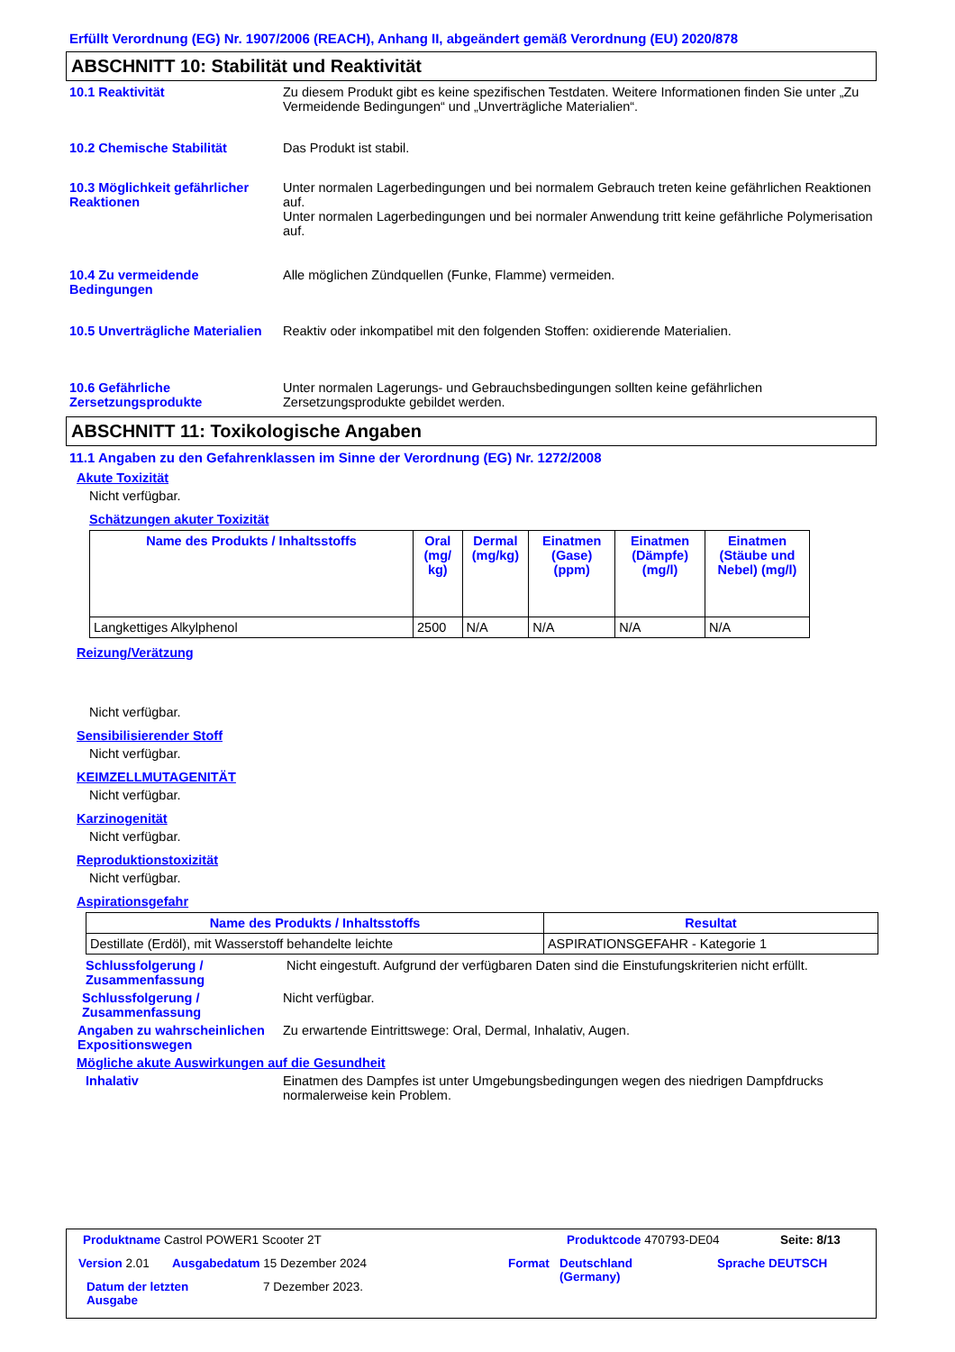Erfüllt Verordnung (EG) Nr. 1907/2006 (REACH), Anhang II, abgeändert gemäß Verordnung (EU) 2020/878
ABSCHNITT 10: Stabilität und Reaktivität
10.1 Reaktivität Zu diesem Produkt gibt es keine spezifischen Testdaten. Weitere Informationen finden Sie unter „Zu Vermeidende Bedingungen“ und „Unverträgliche Materialien“.
10.2 Chemische Stabilität Das Produkt ist stabil.
10.3 Möglichkeit gefährlicher Reaktionen
Unter normalen Lagerbedingungen und bei normalem Gebrauch treten keine gefährlichen Reaktionen auf.
Unter normalen Lagerbedingungen und bei normaler Anwendung tritt keine gefährliche Polymerisation auf.
10.4 Zu vermeidende Bedingungen
Alle möglichen Zündquellen (Funke, Flamme) vermeiden.
10.5 Unverträgliche Materialien
Reaktiv oder inkompatibel mit den folgenden Stoffen: oxidierende Materialien.
10.6 Gefährliche Zersetzungsprodukte
Unter normalen Lagerungs- und Gebrauchsbedingungen sollten keine gefährlichen Zersetzungsprodukte gebildet werden.
ABSCHNITT 11: Toxikologische Angaben
11.1 Angaben zu den Gefahrenklassen im Sinne der Verordnung (EG) Nr. 1272/2008
Akute Toxizität
Nicht verfügbar.
Schätzungen akuter Toxizität
| Name des Produkts / Inhaltsstoffs | Oral (mg/ kg) | Dermal (mg/kg) | Einatmen (Gase) (ppm) | Einatmen (Dämpfe) (mg/l) | Einatmen (Stäube und Nebel) (mg/l) |
| --- | --- | --- | --- | --- | --- |
| Langkettiges Alkylphenol | 2500 | N/A | N/A | N/A | N/A |
Reizung/Verätzung
Nicht verfügbar.
Sensibilisierender Stoff
Nicht verfügbar.
KEIMZELLMUTAGENITÄT
Nicht verfügbar.
Karzinogenität
Nicht verfügbar.
Reproduktionstoxizität
Nicht verfügbar.
Aspirationsgefahr
| Name des Produkts / Inhaltsstoffs | Resultat |
| --- | --- |
| Destillate (Erdöl), mit Wasserstoff behandelte leichte | ASPIRATIONSGEFAHR - Kategorie 1 |
Schlussfolgerung / Zusammenfassung
Nicht eingestuft. Aufgrund der verfügbaren Daten sind die Einstufungskriterien nicht erfüllt.
Schlussfolgerung / Zusammenfassung
Nicht verfügbar.
Angaben zu wahrscheinlichen Expositionswegen
Zu erwartende Eintrittswege: Oral, Dermal, Inhalativ, Augen.
Mögliche akute Auswirkungen auf die Gesundheit
Inhalativ Einatmen des Dampfes ist unter Umgebungsbedingungen wegen des niedrigen Dampfdrucks normalerweise kein Problem.
Produktname Castrol POWER1 Scooter 2T
Produktcode 470793-DE04 Seite: 8/13
Version 2.01 Ausgabedatum 15 Dezember 2024 Format
Deutschland
(Germany)
Sprache DEUTSCH
Datum der letzten
Ausgabe
7 Dezember 2023.